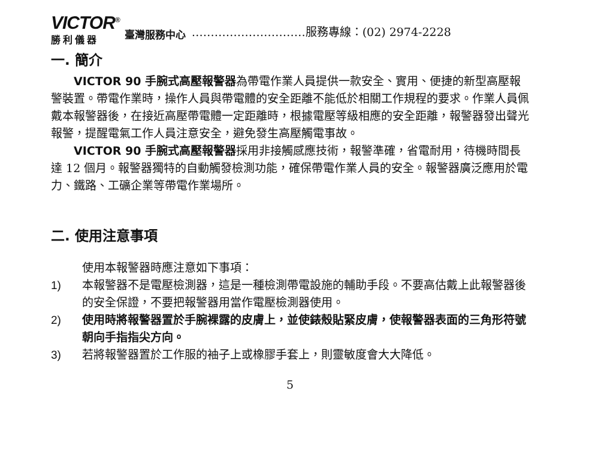VICTOR<sup>®</sup>
勝利儀器
臺灣服務中心
…………………………服務專線：(02) 2974-2228
一. 簡介
VICTOR 90 手腕式高壓報警器為帶電作業人員提供一款安全、實用、便捷的新型高壓報警裝置。帶電作業時，操作人員與帶電體的安全距離不能低於相關工作規程的要求。作業人員佩戴本報警器後，在接近高壓帶電體一定距離時，根據電壓等級相應的安全距離，報警器發出聲光報警，提醒電氣工作人員注意安全，避免發生高壓觸電事故。
VICTOR 90 手腕式高壓報警器採用非接觸感應技術，報警準確，省電耐用，待機時間長達 12 個月。報警器獨特的自動觸發檢測功能，確保帶電作業人員的安全。報警器廣泛應用於電力、鐵路、工礦企業等帶電作業場所。
二. 使用注意事項
使用本報警器時應注意如下事項：
1) 本報警器不是電壓檢測器，這是一種檢測帶電設施的輔助手段。不要高估戴上此報警器後的安全保證，不要把報警器用當作電壓檢測器使用。
2) 使用時將報警器置於手腕裸露的皮膚上，並使錶殼貼緊皮膚，使報警器表面的三角形符號朝向手指指尖方向。
3) 若將報警器置於工作服的袖子上或橡膠手套上，則靈敏度會大大降低。
5